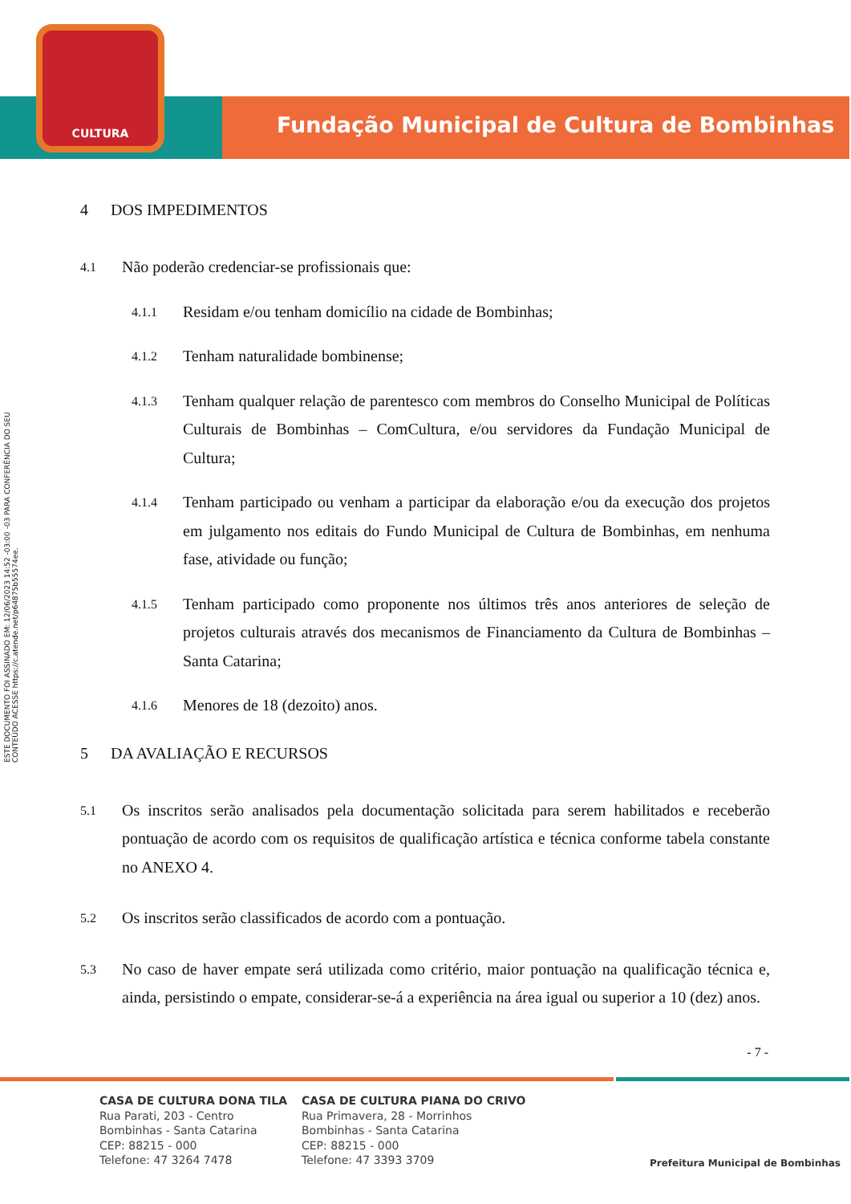CULTURA
Fundação Municipal de Cultura de Bombinhas
ESTE DOCUMENTO FOI ASSINADO EM: 12/06/2023 14:52 -03:00 -03 PARA CONFERÊNCIA DO SEU CONTEÚDO ACESSE https://c.atende.net/p64875b55574ee.
4 DOS IMPEDIMENTOS
4.1
Não poderão credenciar-se profissionais que:
4.1.1
Residam e/ou tenham domicílio na cidade de Bombinhas;
4.1.2
Tenham naturalidade bombinense;
4.1.3
Tenham qualquer relação de parentesco com membros do Conselho Municipal de Políticas Culturais de Bombinhas – ComCultura, e/ou servidores da Fundação Municipal de Cultura;
4.1.4
Tenham participado ou venham a participar da elaboração e/ou da execução dos projetos em julgamento nos editais do Fundo Municipal de Cultura de Bombinhas, em nenhuma fase, atividade ou função;
4.1.5
Tenham participado como proponente nos últimos três anos anteriores de seleção de projetos culturais através dos mecanismos de Financiamento da Cultura de Bombinhas – Santa Catarina;
4.1.6
Menores de 18 (dezoito) anos.
5 DA AVALIAÇÃO E RECURSOS
5.1
Os inscritos serão analisados pela documentação solicitada para serem habilitados e receberão pontuação de acordo com os requisitos de qualificação artística e técnica conforme tabela constante no ANEXO 4.
5.2
Os inscritos serão classificados de acordo com a pontuação.
5.3
No caso de haver empate será utilizada como critério, maior pontuação na qualificação técnica e, ainda, persistindo o empate, considerar-se-á a experiência na área igual ou superior a 10 (dez) anos.
- 7 -
CASA DE CULTURA DONA TILA
Rua Parati, 203 - Centro
Bombinhas - Santa Catarina
CEP: 88215 - 000
Telefone: 47 3264 7478
CASA DE CULTURA PIANA DO CRIVO
Rua Primavera, 28 - Morrinhos
Bombinhas - Santa Catarina
CEP: 88215 - 000
Telefone: 47 3393 3709
Prefeitura Municipal de Bombinhas